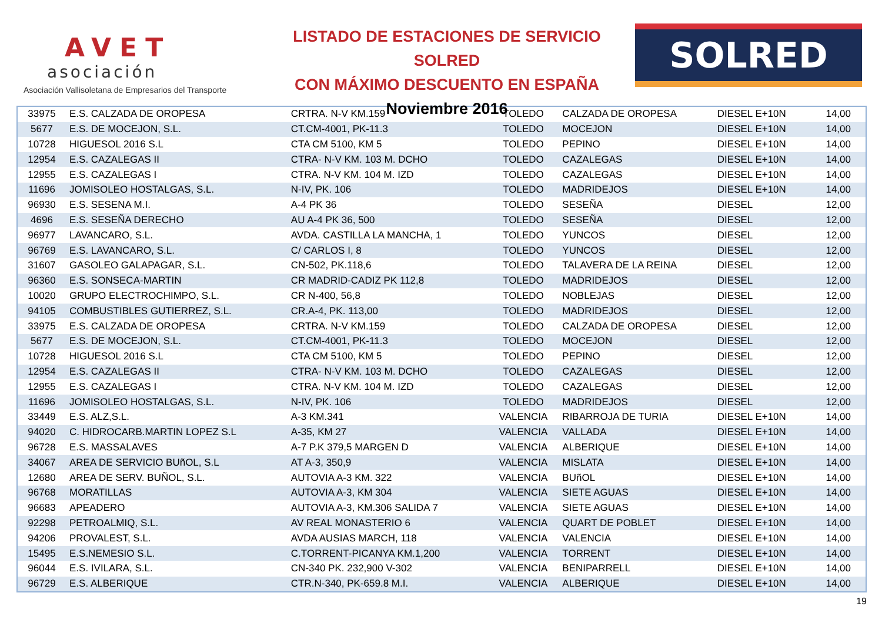AVET
asociación
Asociación Vallisoletana de Empresarios del Transporte
LISTADO DE ESTACIONES DE SERVICIO SOLRED
CON MÁXIMO DESCUENTO EN ESPAÑA
Noviembre 2016
SOLRED
| 33975 | E.S. CALZADA DE OROPESA | CRTRA. N-V KM.159 | TOLEDO | CALZADA DE OROPESA | DIESEL E+10N | 14,00 |
| 5677 | E.S. DE MOCEJON, S.L. | CT.CM-4001, PK-11.3 | TOLEDO | MOCEJON | DIESEL E+10N | 14,00 |
| 10728 | HIGUESOL 2016 S.L | CTA CM 5100, KM 5 | TOLEDO | PEPINO | DIESEL E+10N | 14,00 |
| 12954 | E.S. CAZALEGAS II | CTRA- N-V KM. 103 M. DCHO | TOLEDO | CAZALEGAS | DIESEL E+10N | 14,00 |
| 12955 | E.S. CAZALEGAS I | CTRA. N-V KM. 104 M. IZD | TOLEDO | CAZALEGAS | DIESEL E+10N | 14,00 |
| 11696 | JOMISOLEO HOSTALGAS, S.L. | N-IV, PK. 106 | TOLEDO | MADRIDEJOS | DIESEL E+10N | 14,00 |
| 96930 | E.S. SESENA M.I. | A-4 PK 36 | TOLEDO | SESEÑA | DIESEL | 12,00 |
| 4696 | E.S. SESEÑA DERECHO | AU A-4 PK 36, 500 | TOLEDO | SESEÑA | DIESEL | 12,00 |
| 96977 | LAVANCARO, S.L. | AVDA. CASTILLA LA MANCHA, 1 | TOLEDO | YUNCOS | DIESEL | 12,00 |
| 96769 | E.S. LAVANCARO, S.L. | C/ CARLOS I, 8 | TOLEDO | YUNCOS | DIESEL | 12,00 |
| 31607 | GASOLEO GALAPAGAR, S.L. | CN-502, PK.118,6 | TOLEDO | TALAVERA DE LA REINA | DIESEL | 12,00 |
| 96360 | E.S. SONSECA-MARTIN | CR MADRID-CADIZ PK 112,8 | TOLEDO | MADRIDEJOS | DIESEL | 12,00 |
| 10020 | GRUPO ELECTROCHIMPO, S.L. | CR N-400, 56,8 | TOLEDO | NOBLEJAS | DIESEL | 12,00 |
| 94105 | COMBUSTIBLES GUTIERREZ, S.L. | CR.A-4, PK. 113,00 | TOLEDO | MADRIDEJOS | DIESEL | 12,00 |
| 33975 | E.S. CALZADA DE OROPESA | CRTRA. N-V KM.159 | TOLEDO | CALZADA DE OROPESA | DIESEL | 12,00 |
| 5677 | E.S. DE MOCEJON, S.L. | CT.CM-4001, PK-11.3 | TOLEDO | MOCEJON | DIESEL | 12,00 |
| 10728 | HIGUESOL 2016 S.L | CTA CM 5100, KM 5 | TOLEDO | PEPINO | DIESEL | 12,00 |
| 12954 | E.S. CAZALEGAS II | CTRA- N-V KM. 103 M. DCHO | TOLEDO | CAZALEGAS | DIESEL | 12,00 |
| 12955 | E.S. CAZALEGAS I | CTRA. N-V KM. 104 M. IZD | TOLEDO | CAZALEGAS | DIESEL | 12,00 |
| 11696 | JOMISOLEO HOSTALGAS, S.L. | N-IV, PK. 106 | TOLEDO | MADRIDEJOS | DIESEL | 12,00 |
| 33449 | E.S. ALZ,S.L. | A-3 KM.341 | VALENCIA | RIBARROJA DE TURIA | DIESEL E+10N | 14,00 |
| 94020 | C. HIDROCARB.MARTIN LOPEZ S.L | A-35, KM 27 | VALENCIA | VALLADA | DIESEL E+10N | 14,00 |
| 96728 | E.S. MASSALAVES | A-7 P.K 379,5 MARGEN D | VALENCIA | ALBERIQUE | DIESEL E+10N | 14,00 |
| 34067 | AREA DE SERVICIO BUñOL, S.L | AT A-3, 350,9 | VALENCIA | MISLATA | DIESEL E+10N | 14,00 |
| 12680 | AREA DE SERV. BUÑOL, S.L. | AUTOVIA A-3 KM. 322 | VALENCIA | BUñOL | DIESEL E+10N | 14,00 |
| 96768 | MORATILLAS | AUTOVIA A-3, KM 304 | VALENCIA | SIETE AGUAS | DIESEL E+10N | 14,00 |
| 96683 | APEADERO | AUTOVIA A-3, KM.306 SALIDA 7 | VALENCIA | SIETE AGUAS | DIESEL E+10N | 14,00 |
| 92298 | PETROALMIQ, S.L. | AV REAL MONASTERIO 6 | VALENCIA | QUART DE POBLET | DIESEL E+10N | 14,00 |
| 94206 | PROVALEST, S.L. | AVDA AUSIAS MARCH, 118 | VALENCIA | VALENCIA | DIESEL E+10N | 14,00 |
| 15495 | E.S.NEMESIO S.L. | C.TORRENT-PICANYA KM.1,200 | VALENCIA | TORRENT | DIESEL E+10N | 14,00 |
| 96044 | E.S. IVILARA, S.L. | CN-340 PK. 232,900 V-302 | VALENCIA | BENIPARRELL | DIESEL E+10N | 14,00 |
| 96729 | E.S. ALBERIQUE | CTR.N-340, PK-659.8 M.I. | VALENCIA | ALBERIQUE | DIESEL E+10N | 14,00 |
19